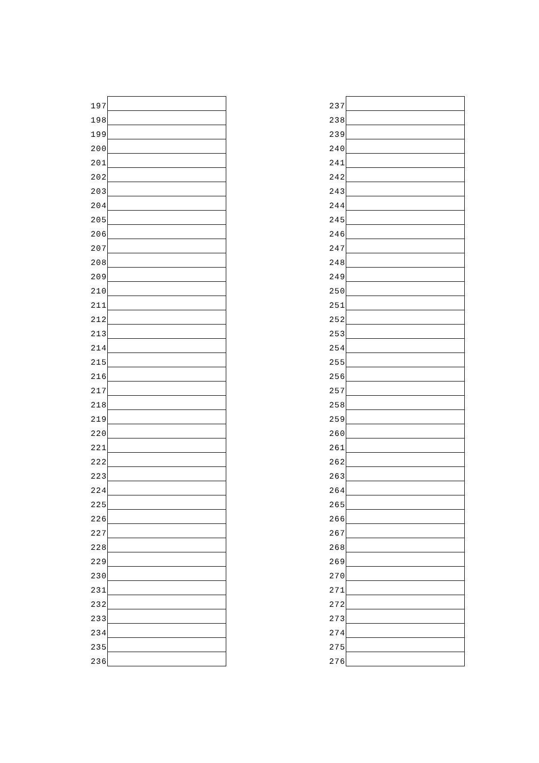| 197 | |
| 198 | |
| 199 | |
| 200 | |
| 201 | |
| 202 | |
| 203 | |
| 204 | |
| 205 | |
| 206 | |
| 207 | |
| 208 | |
| 209 | |
| 210 | |
| 211 | |
| 212 | |
| 213 | |
| 214 | |
| 215 | |
| 216 | |
| 217 | |
| 218 | |
| 219 | |
| 220 | |
| 221 | |
| 222 | |
| 223 | |
| 224 | |
| 225 | |
| 226 | |
| 227 | |
| 228 | |
| 229 | |
| 230 | |
| 231 | |
| 232 | |
| 233 | |
| 234 | |
| 235 | |
| 236 | |
| 237 | |
| 238 | |
| 239 | |
| 240 | |
| 241 | |
| 242 | |
| 243 | |
| 244 | |
| 245 | |
| 246 | |
| 247 | |
| 248 | |
| 249 | |
| 250 | |
| 251 | |
| 252 | |
| 253 | |
| 254 | |
| 255 | |
| 256 | |
| 257 | |
| 258 | |
| 259 | |
| 260 | |
| 261 | |
| 262 | |
| 263 | |
| 264 | |
| 265 | |
| 266 | |
| 267 | |
| 268 | |
| 269 | |
| 270 | |
| 271 | |
| 272 | |
| 273 | |
| 274 | |
| 275 | |
| 276 | |